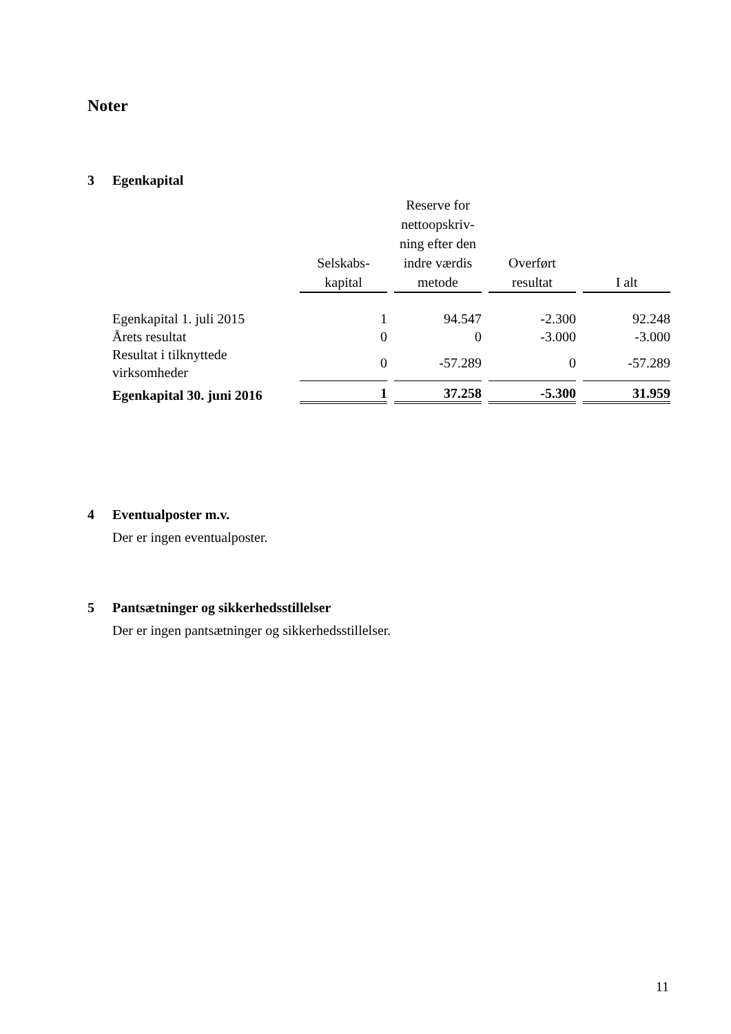Noter
3 Egenkapital
| | Selskabs- kapital | Reserve for nettoopskriv- ning efter den indre værdis metode | Overført resultat | I alt |
| --- | --- | --- | --- | --- |
| Egenkapital 1. juli 2015 | 1 | 94.547 | -2.300 | 92.248 |
| Årets resultat | 0 | 0 | -3.000 | -3.000 |
| Resultat i tilknyttede virksomheder | 0 | -57.289 | 0 | -57.289 |
| Egenkapital 30. juni 2016 | 1 | 37.258 | -5.300 | 31.959 |
4 Eventualposter m.v.
Der er ingen eventualposter.
5 Pantsætninger og sikkerhedsstillelser
Der er ingen pantsætninger og sikkerhedsstillelser.
11